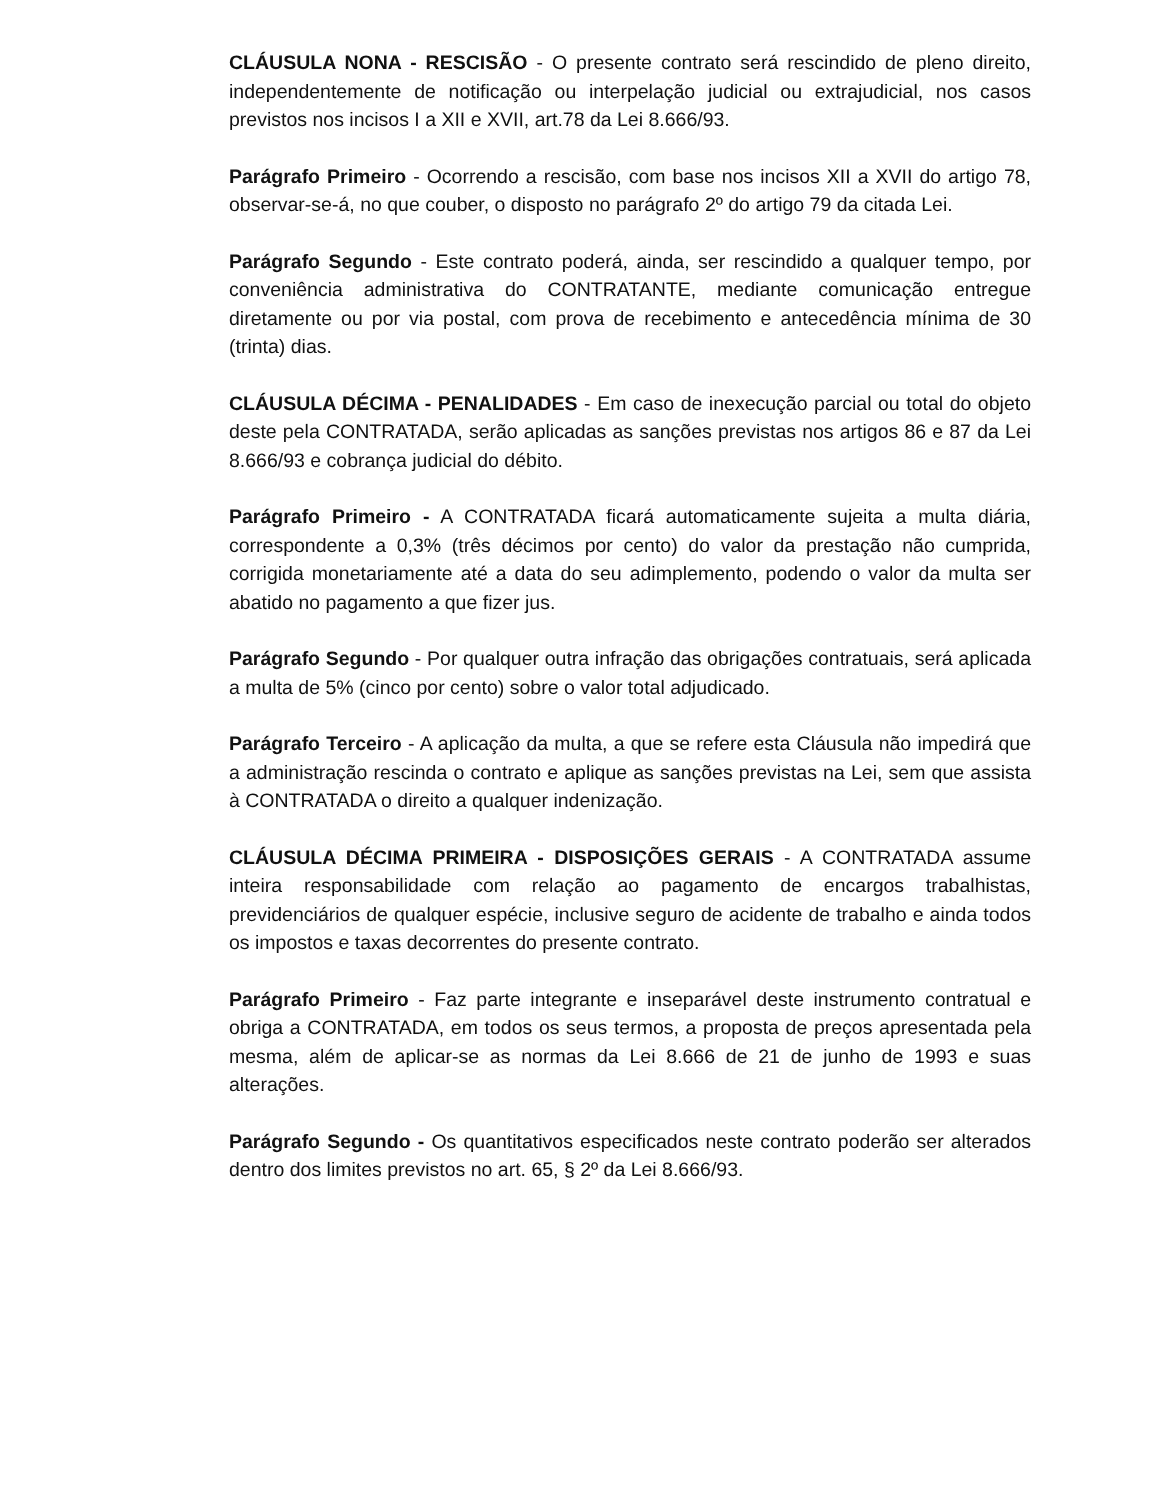CLÁUSULA NONA - RESCISÃO - O presente contrato será rescindido de pleno direito, independentemente de notificação ou interpelação judicial ou extrajudicial, nos casos previstos nos incisos I a XII e XVII, art.78 da Lei 8.666/93.
Parágrafo Primeiro - Ocorrendo a rescisão, com base nos incisos XII a XVII do artigo 78, observar-se-á, no que couber, o disposto no parágrafo 2º do artigo 79 da citada Lei.
Parágrafo Segundo - Este contrato poderá, ainda, ser rescindido a qualquer tempo, por conveniência administrativa do CONTRATANTE, mediante comunicação entregue diretamente ou por via postal, com prova de recebimento e antecedência mínima de 30 (trinta) dias.
CLÁUSULA DÉCIMA - PENALIDADES - Em caso de inexecução parcial ou total do objeto deste pela CONTRATADA, serão aplicadas as sanções previstas nos artigos 86 e 87 da Lei 8.666/93 e cobrança judicial do débito.
Parágrafo Primeiro - A CONTRATADA ficará automaticamente sujeita a multa diária, correspondente a 0,3% (três décimos por cento) do valor da prestação não cumprida, corrigida monetariamente até a data do seu adimplemento, podendo o valor da multa ser abatido no pagamento a que fizer jus.
Parágrafo Segundo - Por qualquer outra infração das obrigações contratuais, será aplicada a multa de 5% (cinco por cento) sobre o valor total adjudicado.
Parágrafo Terceiro - A aplicação da multa, a que se refere esta Cláusula não impedirá que a administração rescinda o contrato e aplique as sanções previstas na Lei, sem que assista à CONTRATADA o direito a qualquer indenização.
CLÁUSULA DÉCIMA PRIMEIRA - DISPOSIÇÕES GERAIS - A CONTRATADA assume inteira responsabilidade com relação ao pagamento de encargos trabalhistas, previdenciários de qualquer espécie, inclusive seguro de acidente de trabalho e ainda todos os impostos e taxas decorrentes do presente contrato.
Parágrafo Primeiro - Faz parte integrante e inseparável deste instrumento contratual e obriga a CONTRATADA, em todos os seus termos, a proposta de preços apresentada pela mesma, além de aplicar-se as normas da Lei 8.666 de 21 de junho de 1993 e suas alterações.
Parágrafo Segundo - Os quantitativos especificados neste contrato poderão ser alterados dentro dos limites previstos no art. 65, § 2º da Lei 8.666/93.